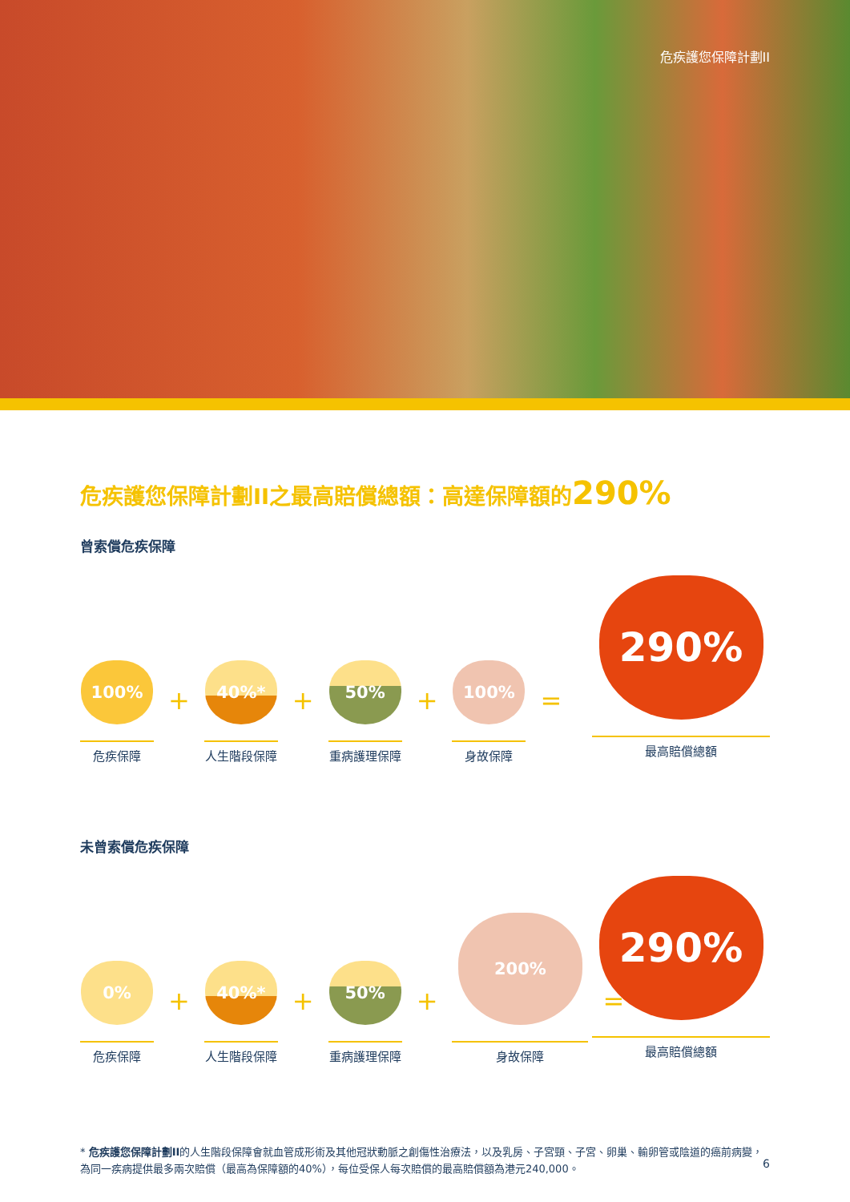危疾護您保障計劃II
危疾護您保障計劃II之最高賠償總額：高達保障額的290%
曾索償危疾保障
100%
危疾保障
+
40%*
人生階段保障
+
50%
重病護理保障
+
100%
身故保障
=
290%
最高賠償總額
未曾索償危疾保障
0%
危疾保障
+
40%*
人生階段保障
+
50%
重病護理保障
+
200%
身故保障
=
290%
最高賠償總額
* 危疾護您保障計劃II的人生階段保障會就血管成形術及其他冠狀動脈之創傷性治療法，以及乳房、子宮頸、子宮、卵巢、輸卵管或陰道的癌前病變，為同一疾病提供最多兩次賠償（最高為保障額的40%），每位受保人每次賠償的最高賠償額為港元240,000。
6